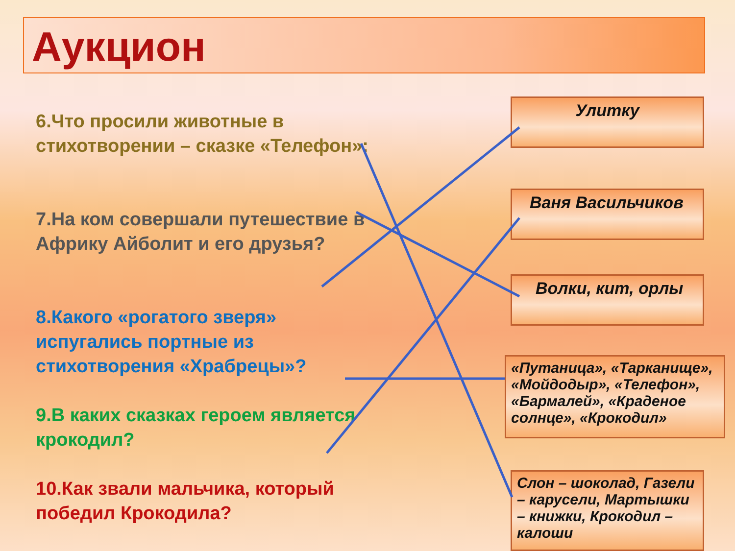Аукцион
6.Что просили животные в стихотворении – сказке «Телефон»:
7.На ком совершали путешествие в Африку Айболит и его друзья?
8.Какого «рогатого зверя» испугались портные из стихотворения «Храбрецы»?
9.В каких сказках героем является крокодил?
10.Как звали мальчика, который победил Крокодила?
Улитку
Ваня Васильчиков
Волки, кит, орлы
«Путаница», «Тарканище», «Мойдодыр», «Телефон», «Бармалей», «Краденое солнце», «Крокодил»
Слон – шоколад, Газели – карусели, Мартышки – книжки, Крокодил – калоши